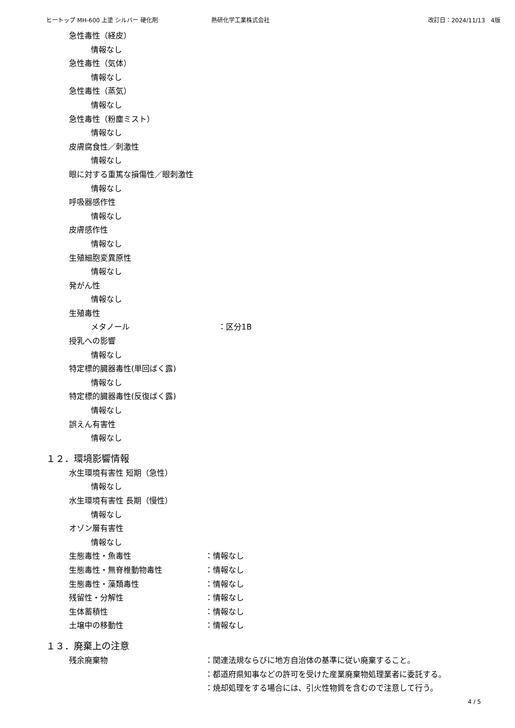ヒートップ MH-600 上塗 シルバー 硬化剤 熱研化学工業株式会社 改訂日：2024/11/13　4版
急性毒性（経皮）
情報なし
急性毒性（気体）
情報なし
急性毒性（蒸気）
情報なし
急性毒性（粉塵ミスト）
情報なし
皮膚腐食性／刺激性
情報なし
眼に対する重篤な損傷性／眼刺激性
情報なし
呼吸器感作性
情報なし
皮膚感作性
情報なし
生殖細胞変異原性
情報なし
発がん性
情報なし
生殖毒性
メタノール ：区分1B
授乳への影響
情報なし
特定標的臓器毒性(単回ばく露)
情報なし
特定標的臓器毒性(反復ばく露)
情報なし
誤えん有害性
情報なし
１２．環境影響情報
水生環境有害性 短期（急性）
情報なし
水生環境有害性 長期（慢性）
情報なし
オゾン層有害性
情報なし
生態毒性・魚毒性 ：情報なし
生態毒性・無脊椎動物毒性 ：情報なし
生態毒性・藻類毒性 ：情報なし
残留性・分解性 ：情報なし
生体蓄積性 ：情報なし
土壌中の移動性 ：情報なし
１３．廃棄上の注意
残余廃棄物 ：関連法規ならびに地方自治体の基準に従い廃棄すること。
：都道府県知事などの許可を受けた産業廃棄物処理業者に委託する。
：焼却処理をする場合には、引火性物質を含むので注意して行う。
4 / 5